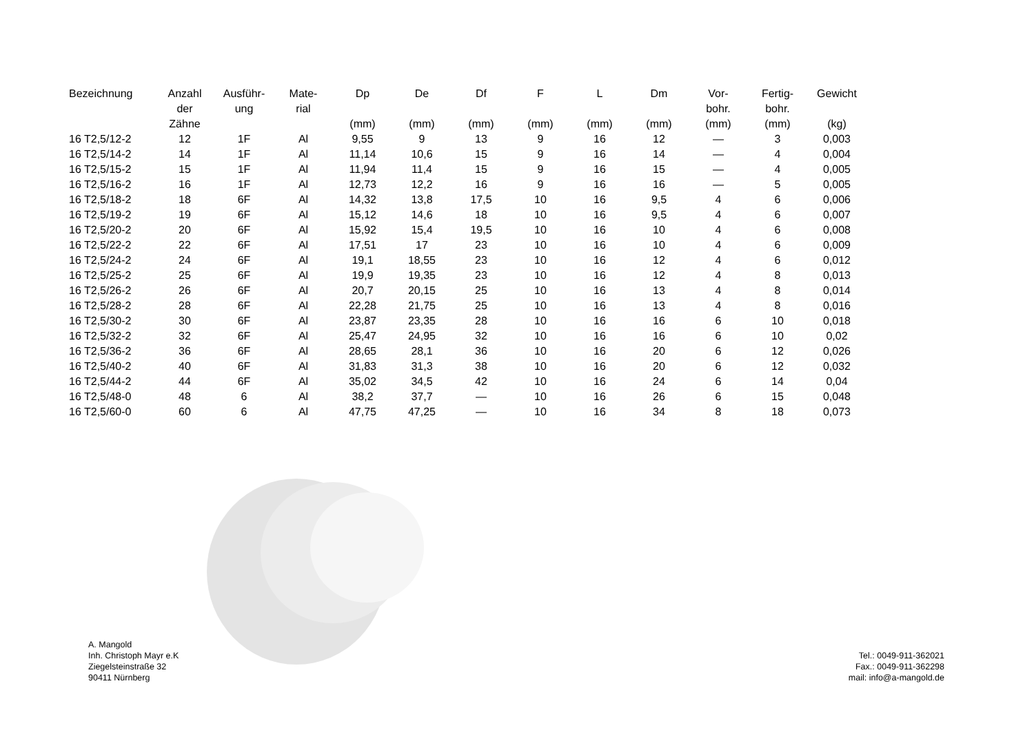| Bezeichnung | Anzahl der Zähne | Ausführ- ung | Mate- rial | Dp (mm) | De (mm) | Df (mm) | F (mm) | L (mm) | Dm (mm) | Vor- bohr. (mm) | Fertig- bohr. (mm) | Gewicht (kg) |
| --- | --- | --- | --- | --- | --- | --- | --- | --- | --- | --- | --- | --- |
| 16 T2,5/12-2 | 12 | 1F | Al | 9,55 | 9 | 13 | 9 | 16 | 12 | — | 3 | 0,003 |
| 16 T2,5/14-2 | 14 | 1F | Al | 11,14 | 10,6 | 15 | 9 | 16 | 14 | — | 4 | 0,004 |
| 16 T2,5/15-2 | 15 | 1F | Al | 11,94 | 11,4 | 15 | 9 | 16 | 15 | — | 4 | 0,005 |
| 16 T2,5/16-2 | 16 | 1F | Al | 12,73 | 12,2 | 16 | 9 | 16 | 16 | — | 5 | 0,005 |
| 16 T2,5/18-2 | 18 | 6F | Al | 14,32 | 13,8 | 17,5 | 10 | 16 | 9,5 | 4 | 6 | 0,006 |
| 16 T2,5/19-2 | 19 | 6F | Al | 15,12 | 14,6 | 18 | 10 | 16 | 9,5 | 4 | 6 | 0,007 |
| 16 T2,5/20-2 | 20 | 6F | Al | 15,92 | 15,4 | 19,5 | 10 | 16 | 10 | 4 | 6 | 0,008 |
| 16 T2,5/22-2 | 22 | 6F | Al | 17,51 | 17 | 23 | 10 | 16 | 10 | 4 | 6 | 0,009 |
| 16 T2,5/24-2 | 24 | 6F | Al | 19,1 | 18,55 | 23 | 10 | 16 | 12 | 4 | 6 | 0,012 |
| 16 T2,5/25-2 | 25 | 6F | Al | 19,9 | 19,35 | 23 | 10 | 16 | 12 | 4 | 8 | 0,013 |
| 16 T2,5/26-2 | 26 | 6F | Al | 20,7 | 20,15 | 25 | 10 | 16 | 13 | 4 | 8 | 0,014 |
| 16 T2,5/28-2 | 28 | 6F | Al | 22,28 | 21,75 | 25 | 10 | 16 | 13 | 4 | 8 | 0,016 |
| 16 T2,5/30-2 | 30 | 6F | Al | 23,87 | 23,35 | 28 | 10 | 16 | 16 | 6 | 10 | 0,018 |
| 16 T2,5/32-2 | 32 | 6F | Al | 25,47 | 24,95 | 32 | 10 | 16 | 16 | 6 | 10 | 0,02 |
| 16 T2,5/36-2 | 36 | 6F | Al | 28,65 | 28,1 | 36 | 10 | 16 | 20 | 6 | 12 | 0,026 |
| 16 T2,5/40-2 | 40 | 6F | Al | 31,83 | 31,3 | 38 | 10 | 16 | 20 | 6 | 12 | 0,032 |
| 16 T2,5/44-2 | 44 | 6F | Al | 35,02 | 34,5 | 42 | 10 | 16 | 24 | 6 | 14 | 0,04 |
| 16 T2,5/48-0 | 48 | 6 | Al | 38,2 | 37,7 | — | 10 | 16 | 26 | 6 | 15 | 0,048 |
| 16 T2,5/60-0 | 60 | 6 | Al | 47,75 | 47,25 | — | 10 | 16 | 34 | 8 | 18 | 0,073 |
A. Mangold
Inh. Christoph Mayr e.K
Ziegelsteinstraße 32
90411 Nürnberg
Tel.: 0049-911-362021
Fax.: 0049-911-362298
mail: info@a-mangold.de